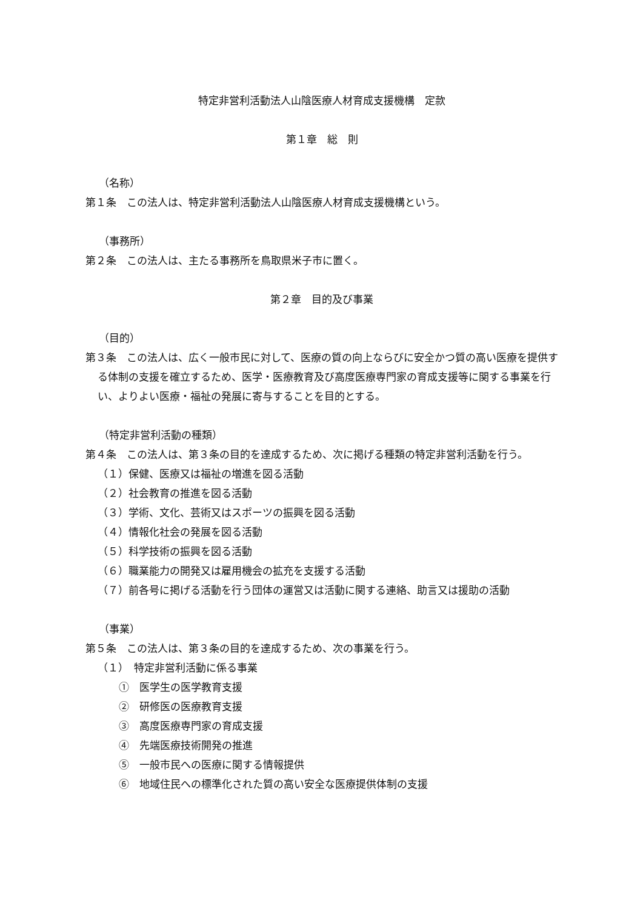特定非営利活動法人山陰医療人材育成支援機構　定款
第１章　総　則
（名称）
第１条　この法人は、特定非営利活動法人山陰医療人材育成支援機構という。
（事務所）
第２条　この法人は、主たる事務所を鳥取県米子市に置く。
第２章　目的及び事業
（目的）
第３条　この法人は、広く一般市民に対して、医療の質の向上ならびに安全かつ質の高い医療を提供する体制の支援を確立するため、医学・医療教育及び高度医療専門家の育成支援等に関する事業を行い、よりよい医療・福祉の発展に寄与することを目的とする。
（特定非営利活動の種類）
第４条　この法人は、第３条の目的を達成するため、次に掲げる種類の特定非営利活動を行う。
（１）保健、医療又は福祉の増進を図る活動
（２）社会教育の推進を図る活動
（３）学術、文化、芸術又はスポーツの振興を図る活動
（４）情報化社会の発展を図る活動
（５）科学技術の振興を図る活動
（６）職業能力の開発又は雇用機会の拡充を支援する活動
（７）前各号に掲げる活動を行う団体の運営又は活動に関する連絡、助言又は援助の活動
（事業）
第５条　この法人は、第３条の目的を達成するため、次の事業を行う。
（１）　特定非営利活動に係る事業
①　医学生の医学教育支援
②　研修医の医療教育支援
③　高度医療専門家の育成支援
④　先端医療技術開発の推進
⑤　一般市民への医療に関する情報提供
⑥　地域住民への標準化された質の高い安全な医療提供体制の支援